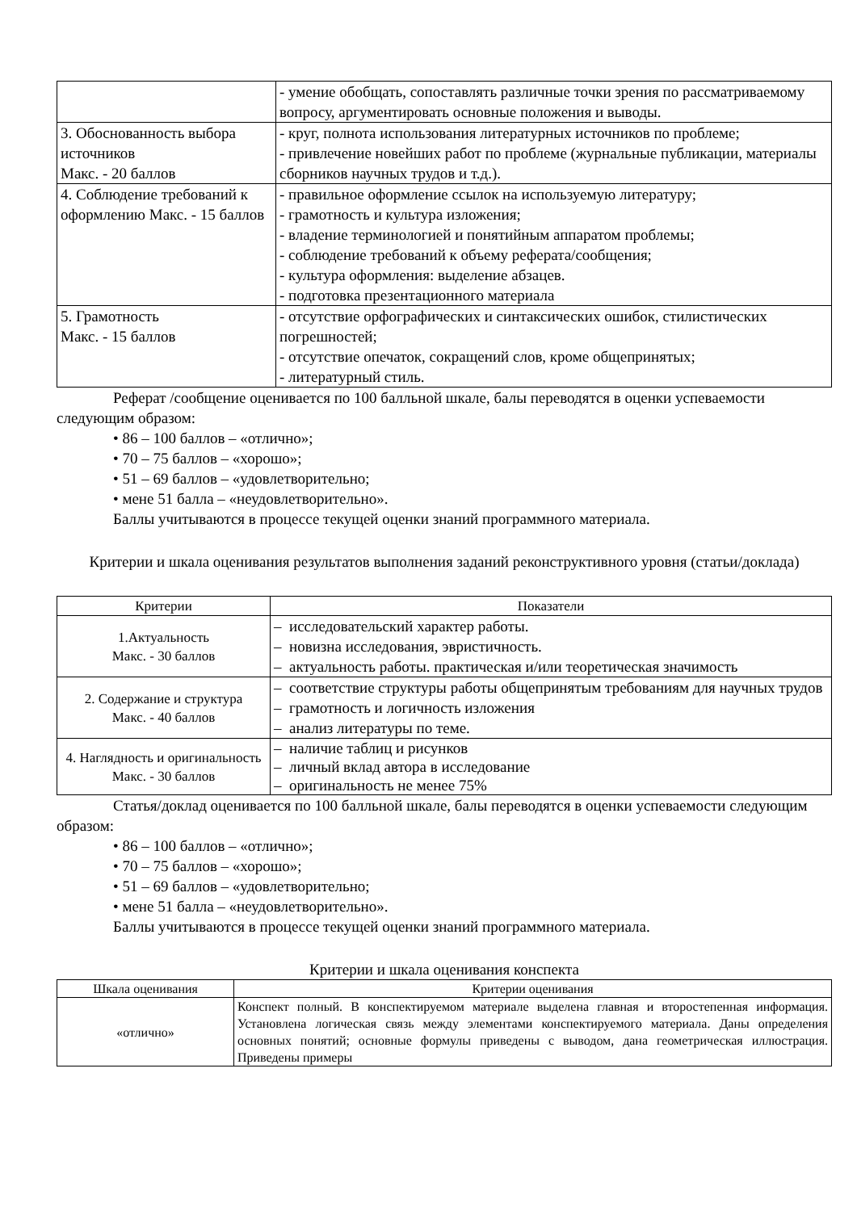| | - умение обобщать, сопоставлять различные точки зрения по рассматриваемому вопросу, аргументировать основные положения и выводы. |
| 3. Обоснованность выбора источников Макс. - 20 баллов | - круг, полнота использования литературных источников по проблеме; - привлечение новейших работ по проблеме (журнальные публикации, материалы сборников научных трудов и т.д.). |
| 4. Соблюдение требований к оформлению Макс. - 15 баллов | - правильное оформление ссылок на используемую литературу; - грамотность и культура изложения; - владение терминологией и понятийным аппаратом проблемы; - соблюдение требований к объему реферата/сообщения; - культура оформления: выделение абзацев. - подготовка презентационного материала |
| 5. Грамотность Макс. - 15 баллов | - отсутствие орфографических и синтаксических ошибок, стилистических погрешностей; - отсутствие опечаток, сокращений слов, кроме общепринятых; - литературный стиль. |
Реферат /сообщение оценивается по 100 балльной шкале, балы переводятся в оценки успеваемости следующим образом:
• 86 – 100 баллов – «отлично»;
• 70 – 75 баллов – «хорошо»;
• 51 – 69 баллов – «удовлетворительно;
• мене 51 балла – «неудовлетворительно».
Баллы учитываются в процессе текущей оценки знаний программного материала.
Критерии и шкала оценивания результатов выполнения заданий реконструктивного уровня (статьи/доклада)
| Критерии | Показатели |
| --- | --- |
| 1.Актуальность Макс. - 30 баллов | – исследовательский характер работы. – новизна исследования, эвристичность. – актуальность работы. практическая и/или теоретическая значимость |
| 2. Содержание и структура Макс. - 40 баллов | – соответствие структуры работы общепринятым требованиям для научных трудов – грамотность и логичность изложения – анализ литературы по теме. |
| 4. Наглядность и оригинальность Макс. - 30 баллов | – наличие таблиц и рисунков – личный вклад автора в исследование – оригинальность не менее 75% |
Статья/доклад оценивается по 100 балльной шкале, балы переводятся в оценки успеваемости следующим образом:
• 86 – 100 баллов – «отлично»;
• 70 – 75 баллов – «хорошо»;
• 51 – 69 баллов – «удовлетворительно;
• мене 51 балла – «неудовлетворительно».
Баллы учитываются в процессе текущей оценки знаний программного материала.
Критерии и шкала оценивания конспекта
| Шкала оценивания | Критерии оценивания |
| --- | --- |
| «отлично» | Конспект полный. В конспектируемом материале выделена главная и второстепенная информация. Установлена логическая связь между элементами конспектируемого материала. Даны определения основных понятий; основные формулы приведены с выводом, дана геометрическая иллюстрация. Приведены примеры |